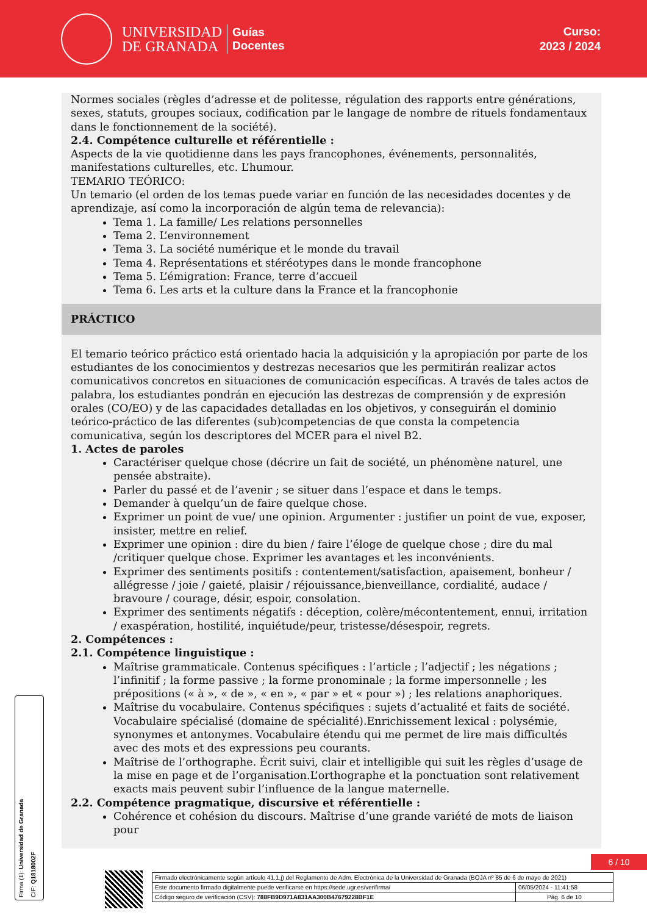UNIVERSIDAD
DE GRANADA
Guías
Docentes
Curso:
2023 / 2024
Normes sociales (règles d’adresse et de politesse, régulation des rapports entre générations, sexes, statuts, groupes sociaux, codification par le langage de nombre de rituels fondamentaux dans le fonctionnement de la société).
2.4. Compétence culturelle et référentielle :
Aspects de la vie quotidienne dans les pays francophones, événements, personnalités, manifestations culturelles, etc. L’humour.
TEMARIO TEÓRICO:
Un temario (el orden de los temas puede variar en función de las necesidades docentes y de aprendizaje, así como la incorporación de algún tema de relevancia):
Tema 1. La famille/ Les relations personnelles
Tema 2. L’environnement
Tema 3. La société numérique et le monde du travail
Tema 4. Représentations et stéréotypes dans le monde francophone
Tema 5. L’émigration: France, terre d’accueil
Tema 6. Les arts et la culture dans la France et la francophonie
PRÁCTICO
El temario teórico práctico está orientado hacia la adquisición y la apropiación por parte de los estudiantes de los conocimientos y destrezas necesarios que les permitirán realizar actos comunicativos concretos en situaciones de comunicación específicas. A través de tales actos de palabra, los estudiantes pondrán en ejecución las destrezas de comprensión y de expresión orales (CO/EO) y de las capacidades detalladas en los objetivos, y conseguirán el dominio teórico-práctico de las diferentes (sub)competencias de que consta la competencia comunicativa, según los descriptores del MCER para el nivel B2.
1. Actes de paroles
Caractériser quelque chose (décrire un fait de société, un phénomène naturel, une pensée abstraite).
Parler du passé et de l’avenir ; se situer dans l’espace et dans le temps.
Demander à quelqu’un de faire quelque chose.
Exprimer un point de vue/ une opinion. Argumenter : justifier un point de vue, exposer, insister, mettre en relief.
Exprimer une opinion : dire du bien / faire l’éloge de quelque chose ; dire du mal /critiquer quelque chose. Exprimer les avantages et les inconvénients.
Exprimer des sentiments positifs : contentement/satisfaction, apaisement, bonheur / allégresse / joie / gaieté, plaisir / réjouissance,bienveillance, cordialité, audace / bravoure / courage, désir, espoir, consolation.
Exprimer des sentiments négatifs : déception, colère/mécontentement, ennui, irritation / exaspération, hostilité, inquiétude/peur, tristesse/désespoir, regrets.
2. Compétences :
2.1. Compétence linguistique :
Maîtrise grammaticale. Contenus spécifiques : l’article ; l’adjectif ; les négations ; l’infinitif ; la forme passive ; la forme pronominale ; la forme impersonnelle ; les prépositions (« à », « de », « en », « par » et « pour ») ; les relations anaphoriques.
Maîtrise du vocabulaire. Contenus spécifiques : sujets d’actualité et faits de société. Vocabulaire spécialisé (domaine de spécialité).Enrichissement lexical : polysémie, synonymes et antonymes. Vocabulaire étendu qui me permet de lire mais difficultés avec des mots et des expressions peu courants.
Maîtrise de l’orthographe. Écrit suivi, clair et intelligible qui suit les règles d’usage de la mise en page et de l’organisation.L’orthographe et la ponctuation sont relativement exacts mais peuvent subir l’influence de la langue maternelle.
2.2. Compétence pragmatique, discursive et référentielle :
Cohérence et cohésion du discours. Maîtrise d’une grande variété de mots de liaison pour
Firma (1): Universidad de Granada
CIF: Q1818002F
6 / 10
| Firmado electrónicamente según artículo 41.1.j) del Reglamento de Adm. Electrónica de la Universidad de Granada (BOJA nº 85 de 6 de mayo de 2021) | |
| Este documento firmado digitalmente puede verificarse en https://sede.ugr.es/verifirma/ | 06/05/2024 - 11:41:58 |
| Código seguro de verificación (CSV): 788FB9D971A831AA300B47679228BF1E | Pág. 6 de 10 |